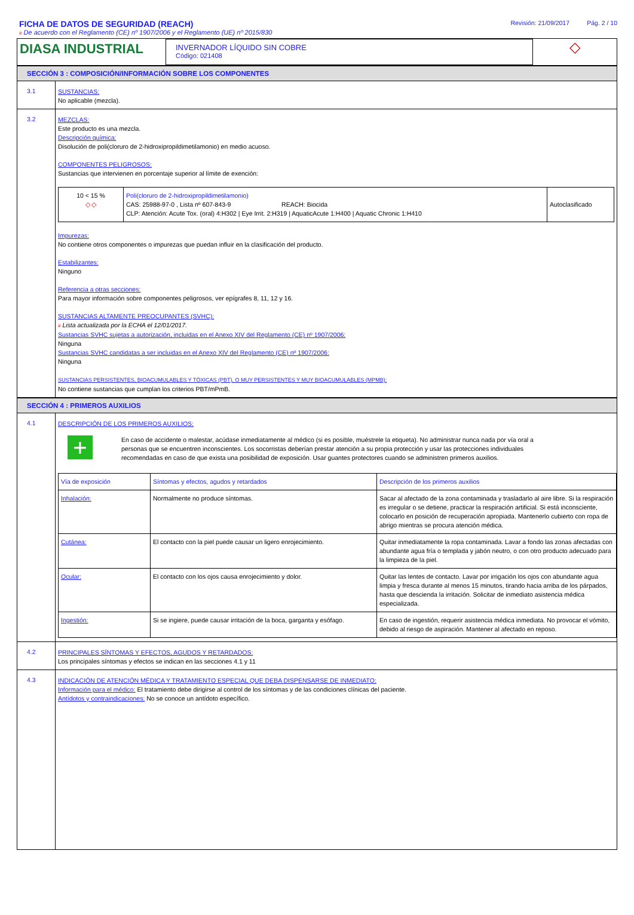FICHA DE DATOS DE SEGURIDAD (REACH)
Revisión: 21/09/2017 Pág. 2 / 10
# De acuerdo con el Reglamento (CE) nº 1907/2006 y el Reglamento (UE) nº 2015/830
DIASA INDUSTRIAL
INVERNADOR LÍQUIDO SIN COBRE
Código: 021408
◇
SECCIÓN 3 : COMPOSICIÓN/INFORMACIÓN SOBRE LOS COMPONENTES
3.1
SUSTANCIAS:
No aplicable (mezcla).
3.2
MEZCLAS:
Este producto es una mezcla.
Descripción química:
Disolución de poli(cloruro de 2-hidroxipropildimetilamonio) en medio acuoso.
COMPONENTES PELIGROSOS:
Sustancias que intervienen en porcentaje superior al límite de exención:
| 10 < 15 % ◇ ◇ | Poli(cloruro de 2-hidroxipropildimetilamonio) CAS: 25988-97-0 , Lista nº 607-843-9 REACH: Biocida CLP: Atención: Acute Tox. (oral) 4:H302 / Eye Irrit. 2:H319 / AquaticAcute 1:H400 / Aquatic Chronic 1:H410 | Autoclasificado |
Impurezas:
No contiene otros componentes o impurezas que puedan influir en la clasificación del producto.
Estabilizantes:
Ninguno
Referencia a otras secciones:
Para mayor información sobre componentes peligrosos, ver epígrafes 8, 11, 12 y 16.
SUSTANCIAS ALTAMENTE PREOCUPANTES (SVHC):
# Lista actualizada por la ECHA el 12/01/2017.
Sustancias SVHC sujetas a autorización, incluidas en el Anexo XIV del Reglamento (CE) nº 1907/2006:
Ninguna
Sustancias SVHC candidatas a ser incluidas en el Anexo XIV del Reglamento (CE) nº 1907/2006:
Ninguna
SUSTANCIAS PERSISTENTES, BIOACUMULABLES Y TÓXICAS (PBT), O MUY PERSISTENTES Y MUY BIOACUMULABLES (MPMB):
No contiene sustancias que cumplan los criterios PBT/mPmB.
SECCIÓN 4 : PRIMEROS AUXILIOS
4.1
DESCRIPCIÓN DE LOS PRIMEROS AUXILIOS:
+
En caso de accidente o malestar, acúdase inmediatamente al médico (si es posible, muéstrele la etiqueta). No administrar nunca nada por vía oral a personas que se encuentren inconscientes. Los socorristas deberían prestar atención a su propia protección y usar las protecciones individuales recomendadas en caso de que exista una posibilidad de exposición. Usar guantes protectores cuando se administren primeros auxilios.
| Vía de exposición | Síntomas y efectos, agudos y retardados | Descripción de los primeros auxilios |
| --- | --- | --- |
| Inhalación: | Normalmente no produce síntomas. | Sacar al afectado de la zona contaminada y trasladarlo al aire libre. Si la respiración es irregular o se detiene, practicar la respiración artificial. Si está inconsciente, colocarlo en posición de recuperación apropiada. Mantenerlo cubierto con ropa de abrigo mientras se procura atención médica. |
| Cutánea: | El contacto con la piel puede causar un ligero enrojecimiento. | Quitar inmediatamente la ropa contaminada. Lavar a fondo las zonas afectadas con abundante agua fría o templada y jabón neutro, o con otro producto adecuado para la limpieza de la piel. |
| Ocular: | El contacto con los ojos causa enrojecimiento y dolor. | Quitar las lentes de contacto. Lavar por irrigación los ojos con abundante agua limpia y fresca durante al menos 15 minutos, tirando hacia arriba de los párpados, hasta que descienda la irritación. Solicitar de inmediato asistencia médica especializada. |
| Ingestión: | Si se ingiere, puede causar irritación de la boca, garganta y esófago. | En caso de ingestión, requerir asistencia médica inmediata. No provocar el vómito, debido al riesgo de aspiración. Mantener al afectado en reposo. |
4.2
PRINCIPALES SÍNTOMAS Y EFECTOS, AGUDOS Y RETARDADOS:
Los principales síntomas y efectos se indican en las secciones 4.1 y 11
4.3
INDICACIÓN DE ATENCIÓN MÉDICA Y TRATAMIENTO ESPECIAL QUE DEBA DISPENSARSE DE INMEDIATO:
Información para el médico: El tratamiento debe dirigirse al control de los síntomas y de las condiciones clínicas del paciente.
Antídotos y contraindicaciones: No se conoce un antídoto específico.